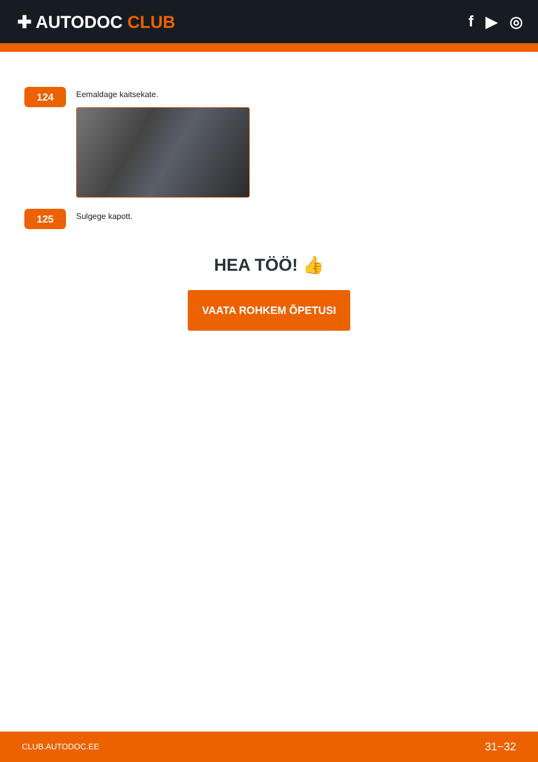✚ AUTODOC CLUB f ▶ ◎
124
Eemaldage kaitsekate.
125
Sulgege kapott.
HEA TÖÖ! 👍
VAATA ROHKEM ÕPETUSI
CLUB.AUTODOC.EE 31−32